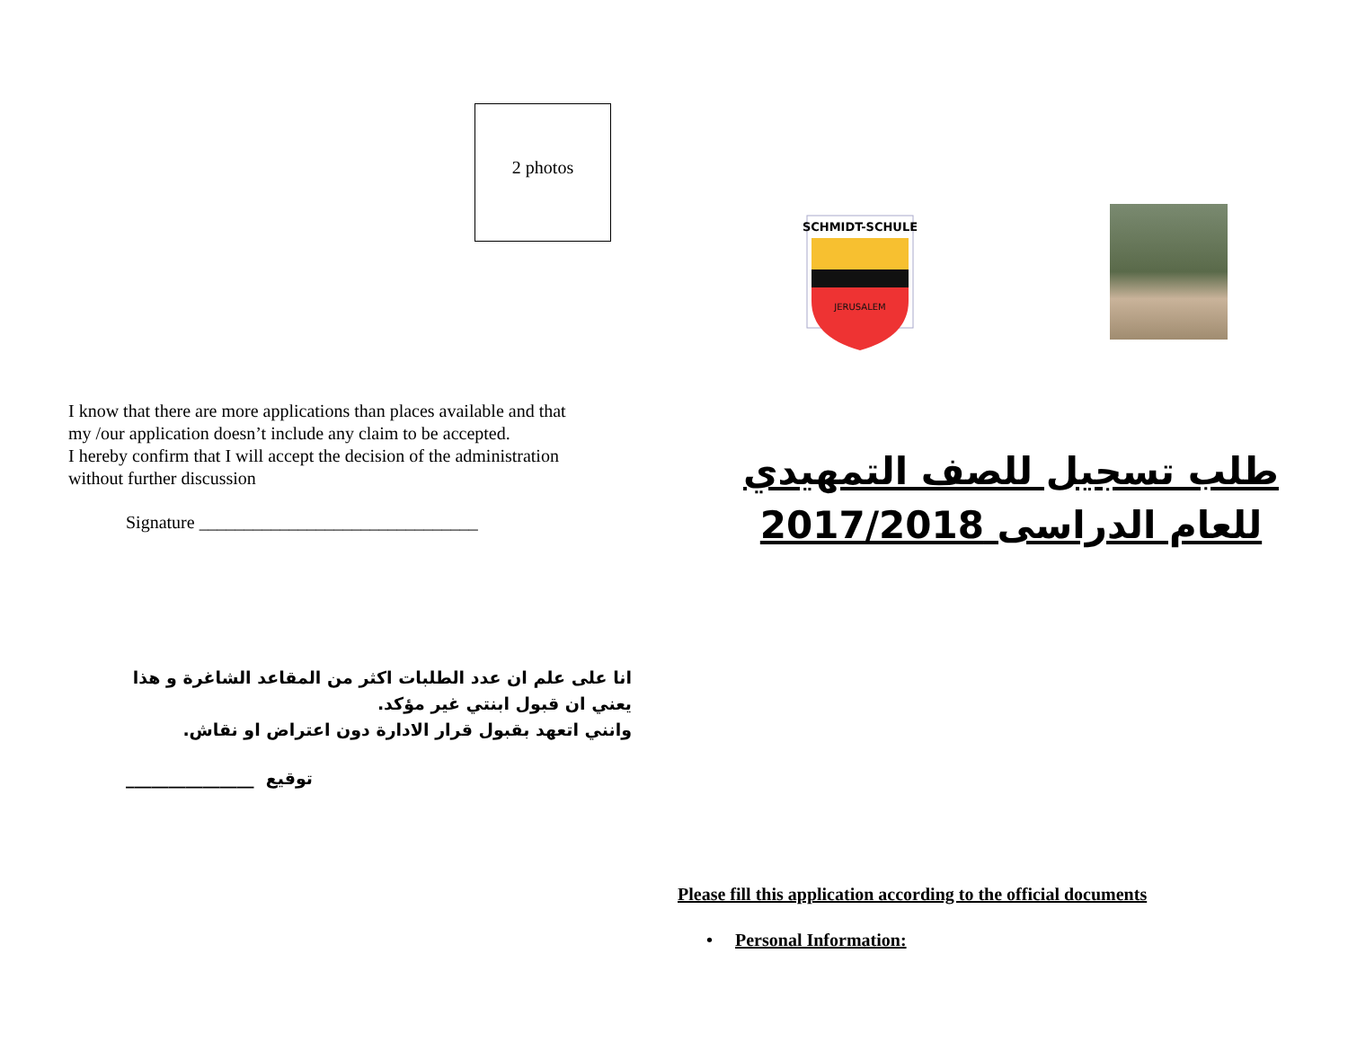2 photos
I know that there are more applications than places available and that my /our application doesn’t include any claim to be accepted.
I hereby confirm that I will accept the decision of the administration without further discussion
Signature _______________________________
انا على علم ان عدد الطلبات اكثر من المقاعد الشاغرة و هذا يعني ان قبول ابنتي غير مؤكد.
وانني اتعهد بقبول قرار الادارة دون اعتراض او نقاش.
_______________ توقيع
SCHMIDT-SCHULE
JERUSALEM
طلب تسجيل للصف التمهيدي للعام الدراسى 2017/2018
Please fill this application according to the official documents
• Personal Information: